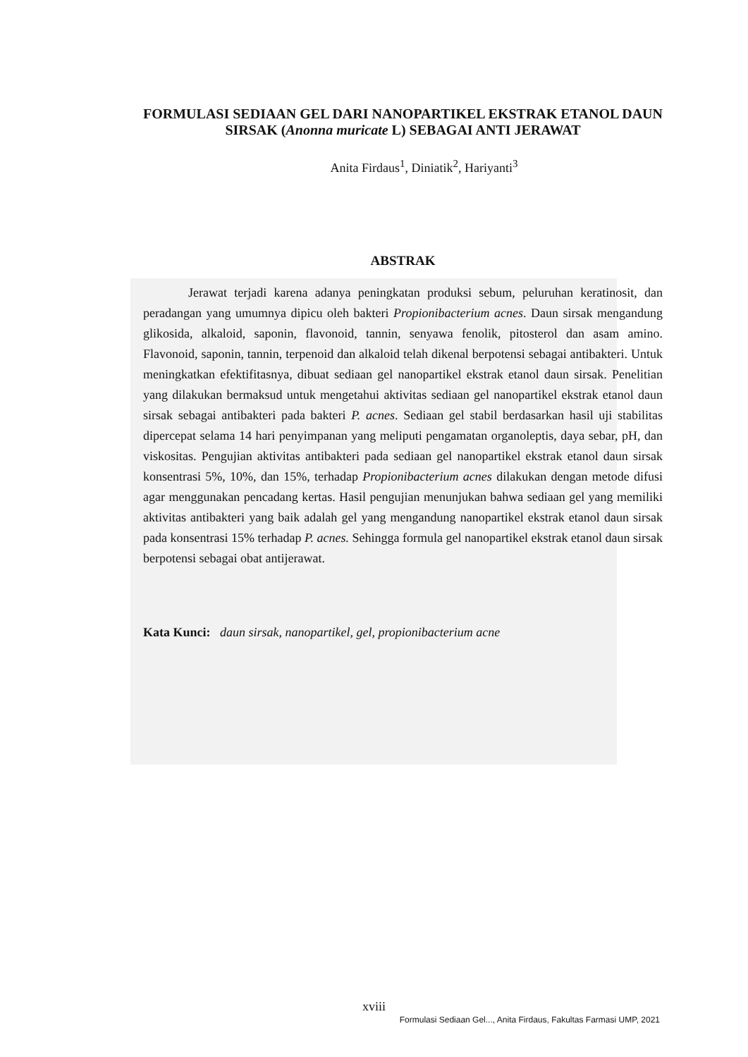FORMULASI SEDIAAN GEL DARI NANOPARTIKEL EKSTRAK ETANOL DAUN SIRSAK (Anonna muricate L) SEBAGAI ANTI JERAWAT
Anita Firdaus<sup>1</sup>, Diniatik<sup>2</sup>, Hariyanti<sup>3</sup>
ABSTRAK
Jerawat terjadi karena adanya peningkatan produksi sebum, peluruhan keratinosit, dan peradangan yang umumnya dipicu oleh bakteri Propionibacterium acnes. Daun sirsak mengandung glikosida, alkaloid, saponin, flavonoid, tannin, senyawa fenolik, pitosterol dan asam amino. Flavonoid, saponin, tannin, terpenoid dan alkaloid telah dikenal berpotensi sebagai antibakteri. Untuk meningkatkan efektifitasnya, dibuat sediaan gel nanopartikel ekstrak etanol daun sirsak. Penelitian yang dilakukan bermaksud untuk mengetahui aktivitas sediaan gel nanopartikel ekstrak etanol daun sirsak sebagai antibakteri pada bakteri P. acnes. Sediaan gel stabil berdasarkan hasil uji stabilitas dipercepat selama 14 hari penyimpanan yang meliputi pengamatan organoleptis, daya sebar, pH, dan viskositas. Pengujian aktivitas antibakteri pada sediaan gel nanopartikel ekstrak etanol daun sirsak konsentrasi 5%, 10%, dan 15%, terhadap Propionibacterium acnes dilakukan dengan metode difusi agar menggunakan pencadang kertas. Hasil pengujian menunjukan bahwa sediaan gel yang memiliki aktivitas antibakteri yang baik adalah gel yang mengandung nanopartikel ekstrak etanol daun sirsak pada konsentrasi 15% terhadap P. acnes. Sehingga formula gel nanopartikel ekstrak etanol daun sirsak berpotensi sebagai obat antijerawat.
Kata Kunci: daun sirsak, nanopartikel, gel, propionibacterium acne
xviii
Formulasi Sediaan Gel..., Anita Firdaus, Fakultas Farmasi UMP, 2021